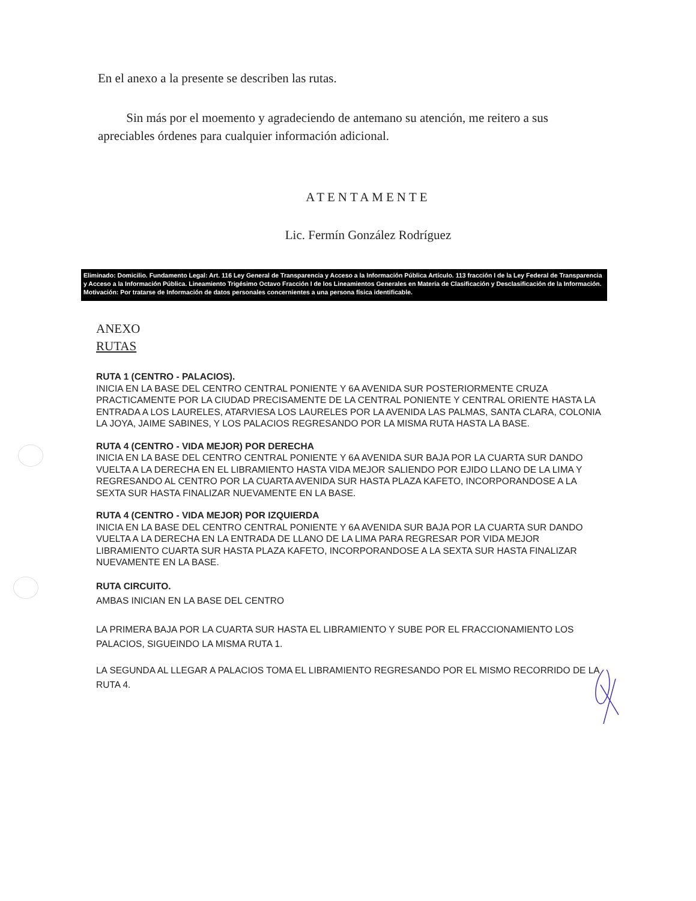En el anexo a la presente se describen las rutas.
Sin más por el moemento y agradeciendo de antemano su atención, me reitero a sus apreciables órdenes para cualquier información adicional.
ATENTAMENTE
Lic. Fermín González Rodríguez
Eliminado: Domicilio. Fundamento Legal: Art. 116 Ley General de Transparencia y Acceso a la Información Pública Artículo. 113 fracción I de la Ley Federal de Transparencia y Acceso a la Información Pública. Lineamiento Trigésimo Octavo Fracción I de los Lineamientos Generales en Materia de Clasificación y Desclasificación de la Información.
Motivación: Por tratarse de Información de datos personales concernientes a una persona física identificable.
ANEXO
RUTAS
RUTA 1 (CENTRO - PALACIOS).
INICIA EN LA BASE DEL CENTRO CENTRAL PONIENTE Y 6A AVENIDA SUR POSTERIORMENTE CRUZA PRACTICAMENTE POR LA CIUDAD PRECISAMENTE DE LA CENTRAL PONIENTE Y CENTRAL ORIENTE HASTA LA ENTRADA A LOS LAURELES, ATARVIESA LOS LAURELES POR LA AVENIDA LAS PALMAS, SANTA CLARA, COLONIA LA JOYA, JAIME SABINES, Y LOS PALACIOS REGRESANDO POR LA MISMA RUTA HASTA LA BASE.
RUTA 4 (CENTRO - VIDA MEJOR) POR DERECHA
INICIA EN LA BASE DEL CENTRO CENTRAL PONIENTE Y 6A AVENIDA SUR BAJA POR LA CUARTA SUR DANDO VUELTA A LA DERECHA EN EL LIBRAMIENTO HASTA VIDA MEJOR SALIENDO POR EJIDO LLANO DE LA LIMA Y REGRESANDO AL CENTRO POR LA CUARTA AVENIDA SUR HASTA PLAZA KAFETO, INCORPORANDOSE A LA SEXTA SUR HASTA FINALIZAR NUEVAMENTE EN LA BASE.
RUTA 4 (CENTRO - VIDA MEJOR) POR IZQUIERDA
INICIA EN LA BASE DEL CENTRO CENTRAL PONIENTE Y 6A AVENIDA SUR BAJA POR LA CUARTA SUR DANDO VUELTA A LA DERECHA EN LA ENTRADA DE LLANO DE LA LIMA PARA REGRESAR POR VIDA MEJOR LIBRAMIENTO CUARTA SUR HASTA PLAZA KAFETO, INCORPORANDOSE A LA SEXTA SUR HASTA FINALIZAR NUEVAMENTE EN LA BASE.
RUTA CIRCUITO.
AMBAS INICIAN EN LA BASE DEL CENTRO
LA PRIMERA BAJA POR LA CUARTA SUR HASTA EL LIBRAMIENTO Y SUBE POR EL FRACCIONAMIENTO LOS PALACIOS, SIGUEINDO LA MISMA RUTA 1.
LA SEGUNDA AL LLEGAR A PALACIOS TOMA EL LIBRAMIENTO REGRESANDO POR EL MISMO RECORRIDO DE LA RUTA 4.